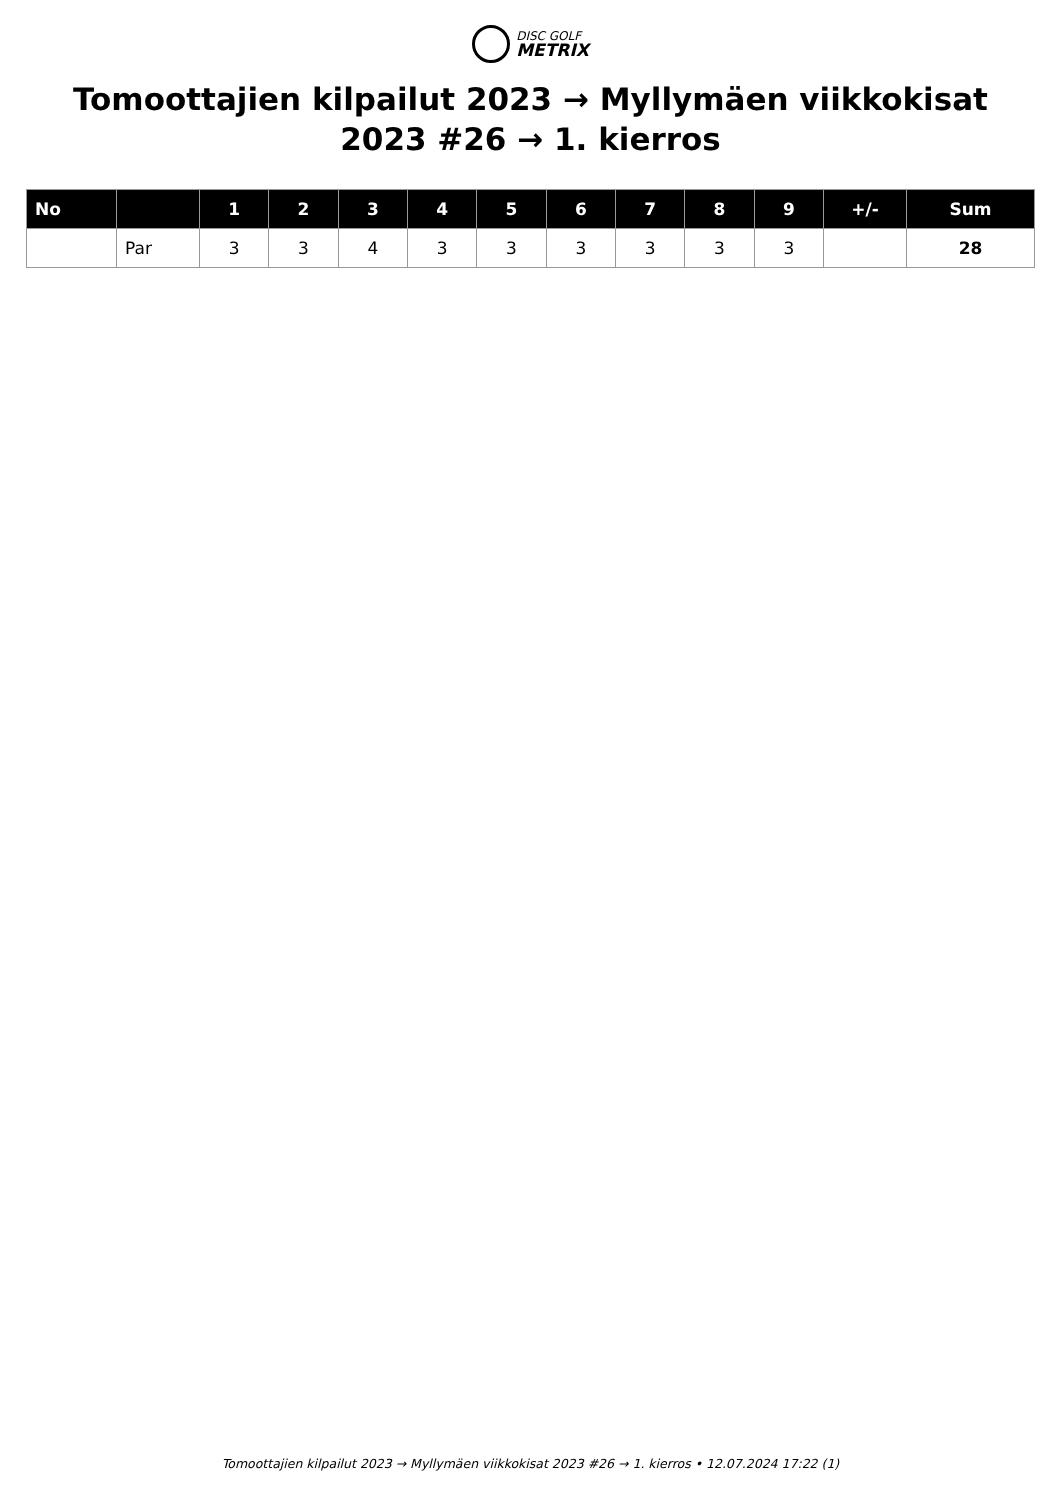DISC GOLF
METRIX
Tomoottajien kilpailut 2023 → Myllymäen viikkokisat 2023 #26 → 1. kierros
| No | | 1 | 2 | 3 | 4 | 5 | 6 | 7 | 8 | 9 | +/- | Sum |
| --- | --- | --- | --- | --- | --- | --- | --- | --- | --- | --- | --- | --- |
| | Par | 3 | 3 | 4 | 3 | 3 | 3 | 3 | 3 | 3 | | 28 |
Tomoottajien kilpailut 2023 → Myllymäen viikkokisat 2023 #26 → 1. kierros • 12.07.2024 17:22 (1)